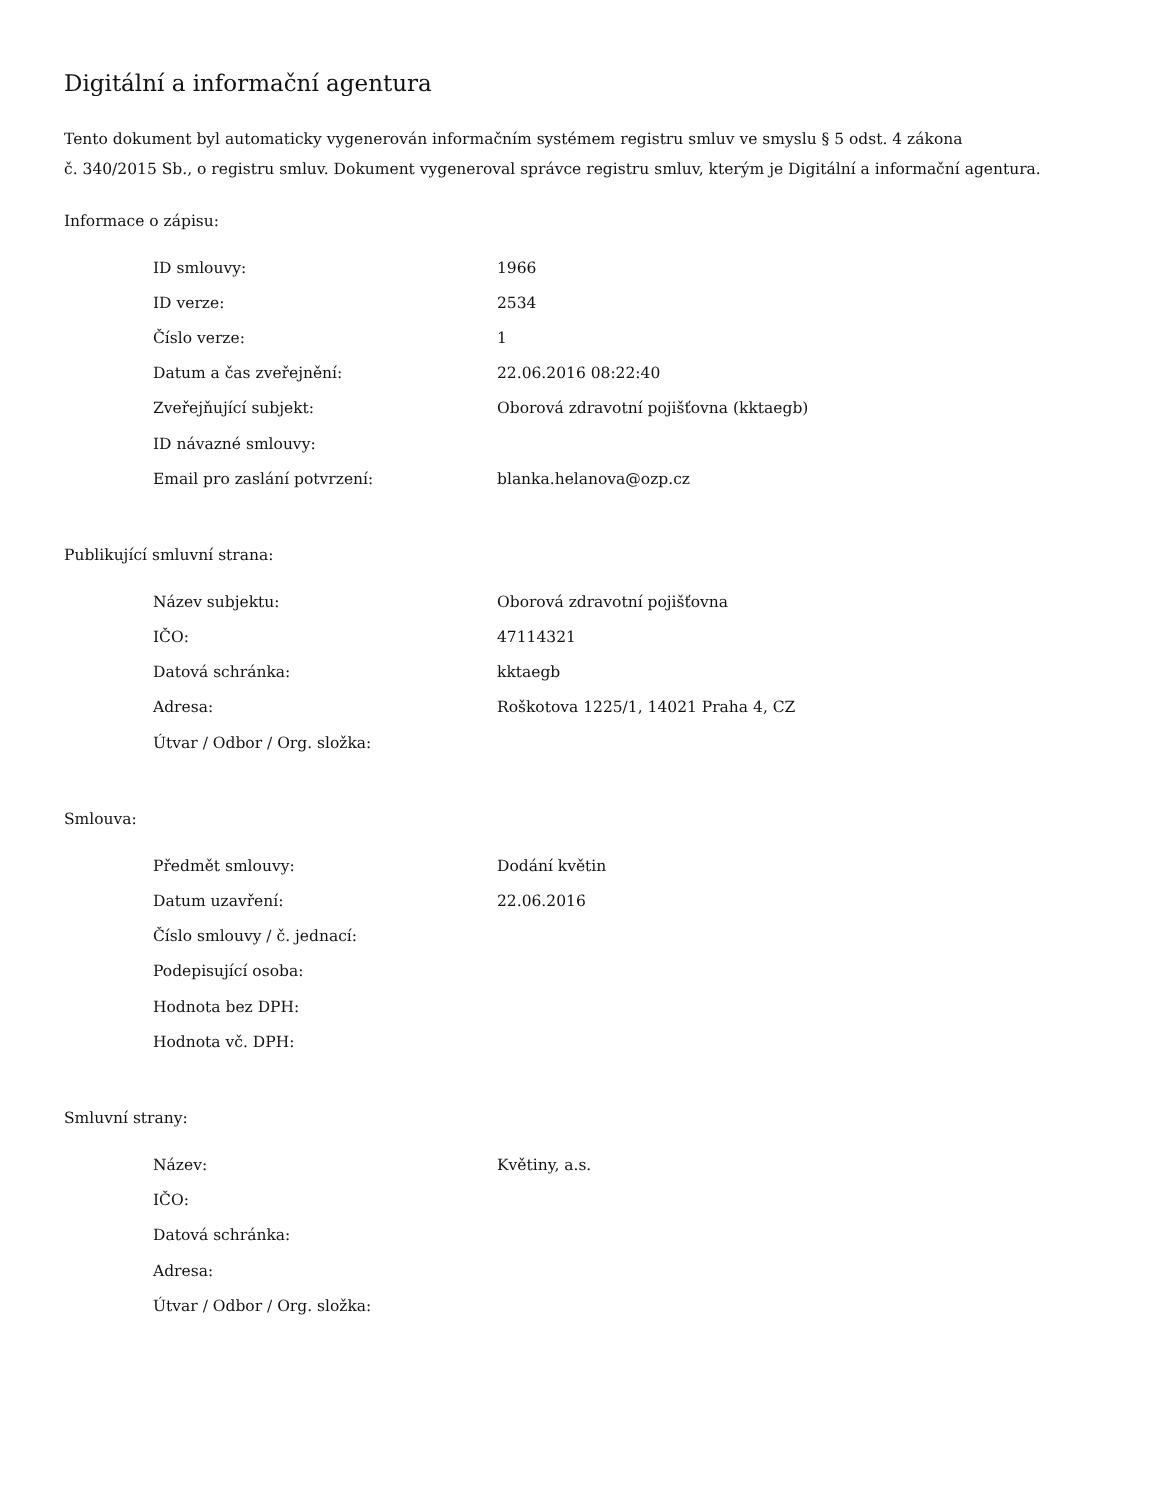Digitální a informační agentura
Tento dokument byl automaticky vygenerován informačním systémem registru smluv ve smyslu § 5 odst. 4 zákona
č. 340/2015 Sb., o registru smluv. Dokument vygeneroval správce registru smluv, kterým je Digitální a informační agentura.
Informace o zápisu:
| ID smlouvy: | 1966 |
| ID verze: | 2534 |
| Číslo verze: | 1 |
| Datum a čas zveřejnění: | 22.06.2016 08:22:40 |
| Zveřejňující subjekt: | Oborová zdravotní pojišťovna (kktaegb) |
| ID návazné smlouvy: | |
| Email pro zaslání potvrzení: | blanka.helanova@ozp.cz |
Publikující smluvní strana:
| Název subjektu: | Oborová zdravotní pojišťovna |
| IČO: | 47114321 |
| Datová schránka: | kktaegb |
| Adresa: | Roškotova 1225/1, 14021 Praha 4, CZ |
| Útvar / Odbor / Org. složka: | |
Smlouva:
| Předmět smlouvy: | Dodání květin |
| Datum uzavření: | 22.06.2016 |
| Číslo smlouvy / č. jednací: | |
| Podepisující osoba: | |
| Hodnota bez DPH: | |
| Hodnota vč. DPH: | |
Smluvní strany:
| Název: | Květiny, a.s. |
| IČO: | |
| Datová schránka: | |
| Adresa: | |
| Útvar / Odbor / Org. složka: | |